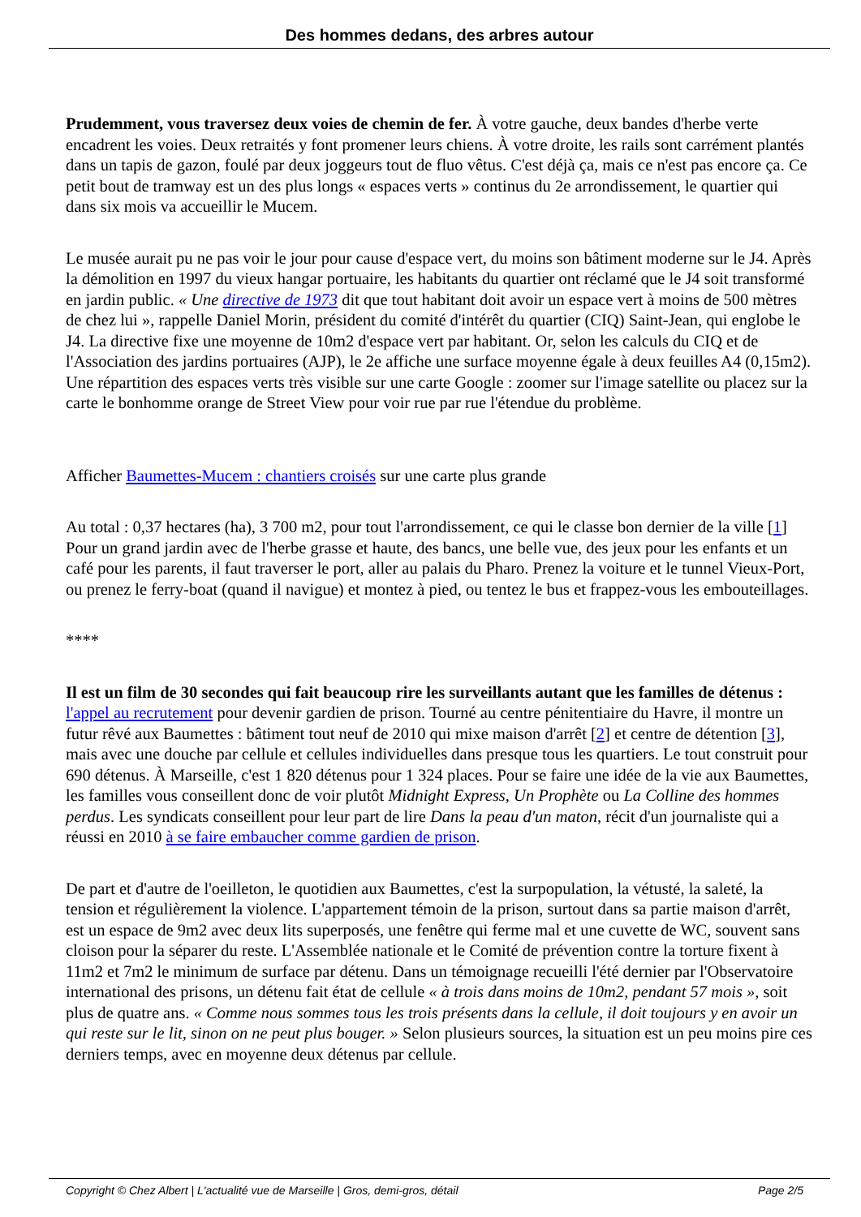Des hommes dedans, des arbres autour
Prudemment, vous traversez deux voies de chemin de fer. À votre gauche, deux bandes d'herbe verte encadrent les voies. Deux retraités y font promener leurs chiens. À votre droite, les rails sont carrément plantés dans un tapis de gazon, foulé par deux joggeurs tout de fluo vêtus. C'est déjà ça, mais ce n'est pas encore ça. Ce petit bout de tramway est un des plus longs « espaces verts » continus du 2e arrondissement, le quartier qui dans six mois va accueillir le Mucem.
Le musée aurait pu ne pas voir le jour pour cause d'espace vert, du moins son bâtiment moderne sur le J4. Après la démolition en 1997 du vieux hangar portuaire, les habitants du quartier ont réclamé que le J4 soit transformé en jardin public. « Une directive de 1973 dit que tout habitant doit avoir un espace vert à moins de 500 mètres de chez lui », rappelle Daniel Morin, président du comité d'intérêt du quartier (CIQ) Saint-Jean, qui englobe le J4. La directive fixe une moyenne de 10m2 d'espace vert par habitant. Or, selon les calculs du CIQ et de l'Association des jardins portuaires (AJP), le 2e affiche une surface moyenne égale à deux feuilles A4 (0,15m2). Une répartition des espaces verts très visible sur une carte Google : zoomer sur l'image satellite ou placez sur la carte le bonhomme orange de Street View pour voir rue par rue l'étendue du problème.
Afficher Baumettes-Mucem : chantiers croisés sur une carte plus grande
Au total : 0,37 hectares (ha), 3 700 m2, pour tout l'arrondissement, ce qui le classe bon dernier de la ville [1] Pour un grand jardin avec de l'herbe grasse et haute, des bancs, une belle vue, des jeux pour les enfants et un café pour les parents, il faut traverser le port, aller au palais du Pharo. Prenez la voiture et le tunnel Vieux-Port, ou prenez le ferry-boat (quand il navigue) et montez à pied, ou tentez le bus et frappez-vous les embouteillages.
****
Il est un film de 30 secondes qui fait beaucoup rire les surveillants autant que les familles de détenus : l'appel au recrutement pour devenir gardien de prison. Tourné au centre pénitentiaire du Havre, il montre un futur rêvé aux Baumettes : bâtiment tout neuf de 2010 qui mixe maison d'arrêt [2] et centre de détention [3], mais avec une douche par cellule et cellules individuelles dans presque tous les quartiers. Le tout construit pour 690 détenus. À Marseille, c'est 1 820 détenus pour 1 324 places. Pour se faire une idée de la vie aux Baumettes, les familles vous conseillent donc de voir plutôt Midnight Express, Un Prophète ou La Colline des hommes perdus. Les syndicats conseillent pour leur part de lire Dans la peau d'un maton, récit d'un journaliste qui a réussi en 2010 à se faire embaucher comme gardien de prison.
De part et d'autre de l'oeilleton, le quotidien aux Baumettes, c'est la surpopulation, la vétusté, la saleté, la tension et régulièrement la violence. L'appartement témoin de la prison, surtout dans sa partie maison d'arrêt, est un espace de 9m2 avec deux lits superposés, une fenêtre qui ferme mal et une cuvette de WC, souvent sans cloison pour la séparer du reste. L'Assemblée nationale et le Comité de prévention contre la torture fixent à 11m2 et 7m2 le minimum de surface par détenu. Dans un témoignage recueilli l'été dernier par l'Observatoire international des prisons, un détenu fait état de cellule « à trois dans moins de 10m2, pendant 57 mois », soit plus de quatre ans. « Comme nous sommes tous les trois présents dans la cellule, il doit toujours y en avoir un qui reste sur le lit, sinon on ne peut plus bouger. » Selon plusieurs sources, la situation est un peu moins pire ces derniers temps, avec en moyenne deux détenus par cellule.
Copyright © Chez Albert | L'actualité vue de Marseille | Gros, demi-gros, détail Page 2/5